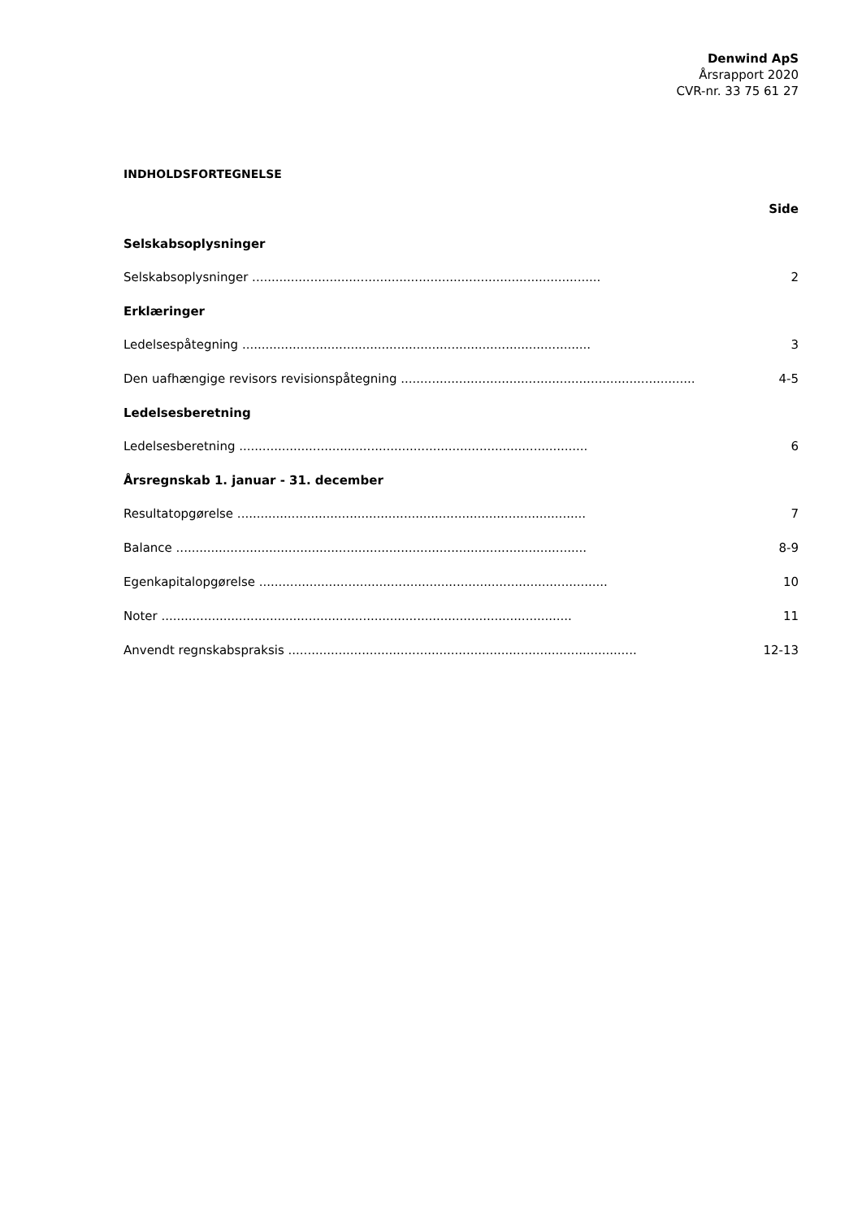Denwind ApS
Årsrapport 2020
CVR-nr. 33 75 61 27
INDHOLDSFORTEGNELSE
Side
Selskabsoplysninger
Selskabsoplysninger .......................................................................................... 2
Erklæringer
Ledelsespåtegning .......................................................................................... 3
Den uafhængige revisors revisionspåtegning .......................................................................................... 4-5
Ledelsesberetning
Ledelsesberetning .......................................................................................... 6
Årsregnskab 1. januar - 31. december
Resultatopgørelse .......................................................................................... 7
Balance .......................................................................................................... 8-9
Egenkapitalopgørelse .......................................................................................... 10
Noter .......................................................................................................... 11
Anvendt regnskabspraksis .......................................................................................... 12-13